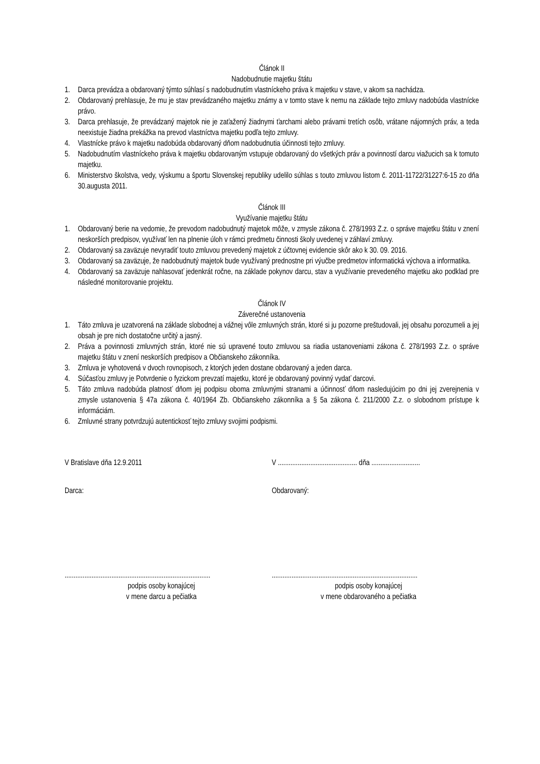Článok II
Nadobudnutie majetku štátu
1. Darca prevádza a obdarovaný týmto súhlasí s nadobudnutím vlastníckeho práva k majetku v stave, v akom sa nachádza.
2. Obdarovaný prehlasuje, že mu je stav prevádzaného majetku známy a v tomto stave k nemu na základe tejto zmluvy nadobúda vlastnícke právo.
3. Darca prehlasuje, že prevádzaný majetok nie je zaťažený žiadnymi ťarchami alebo právami tretích osôb, vrátane nájomných práv, a teda neexistuje žiadna prekážka na prevod vlastníctva majetku podľa tejto zmluvy.
4. Vlastnícke právo k majetku nadobúda obdarovaný dňom nadobudnutia účinnosti tejto zmluvy.
5. Nadobudnutím vlastníckeho práva k majetku obdarovaným vstupuje obdarovaný do všetkých práv a povinností darcu viažucich sa k tomuto majetku.
6. Ministerstvo školstva, vedy, výskumu a športu Slovenskej republiky udelilo súhlas s touto zmluvou listom č. 2011-11722/31227:6-15 zo dňa 30.augusta 2011.
Článok III
Využívanie majetku štátu
1. Obdarovaný berie na vedomie, že prevodom nadobudnutý majetok môže, v zmysle zákona č. 278/1993 Z.z. o správe majetku štátu v znení neskorších predpisov, využívať len na plnenie úloh v rámci predmetu činnosti školy uvedenej v záhlaví zmluvy.
2. Obdarovaný sa zaväzuje nevyradiť touto zmluvou prevedený majetok z účtovnej evidencie skôr ako k 30. 09. 2016.
3. Obdarovaný sa zaväzuje, že nadobudnutý majetok bude využívaný prednostne pri výučbe predmetov informatická výchova a informatika.
4. Obdarovaný sa zaväzuje nahlasovať jedenkrát ročne, na základe pokynov darcu, stav a využívanie prevedeného majetku ako podklad pre následné monitorovanie projektu.
Článok IV
Záverečné ustanovenia
1. Táto zmluva je uzatvorená na základe slobodnej a vážnej vôle zmluvných strán, ktoré si ju pozorne preštudovali, jej obsahu porozumeli a jej obsah je pre nich dostatočne určitý a jasný.
2. Práva a povinnosti zmluvných strán, ktoré nie sú upravené touto zmluvou sa riadia ustanoveniami zákona č. 278/1993 Z.z. o správe majetku štátu v znení neskorších predpisov a Občianskeho zákonníka.
3. Zmluva je vyhotovená v dvoch rovnopisoch, z ktorých jeden dostane obdarovaný a jeden darca.
4. Súčasťou zmluvy je Potvrdenie o fyzickom prevzatí majetku, ktoré je obdarovaný povinný vydať darcovi.
5. Táto zmluva nadobúda platnosť dňom jej podpisu oboma zmluvnými stranami a účinnosť dňom nasledujúcim po dni jej zverejnenia v zmysle ustanovenia § 47a zákona č. 40/1964 Zb. Občianskeho zákonníka a § 5a zákona č. 211/2000 Z.z. o slobodnom prístupe k informáciám.
6. Zmluvné strany potvrdzujú autentickosť tejto zmluvy svojimi podpismi.
V Bratislave dňa 12.9.2011
Darca:
.................................................................................
podpis osoby konajúcej
v mene darcu a pečiatka
V ............................................ dňa ...........................
Obdarovaný:
.................................................................................
podpis osoby konajúcej
v mene obdarovaného a pečiatka